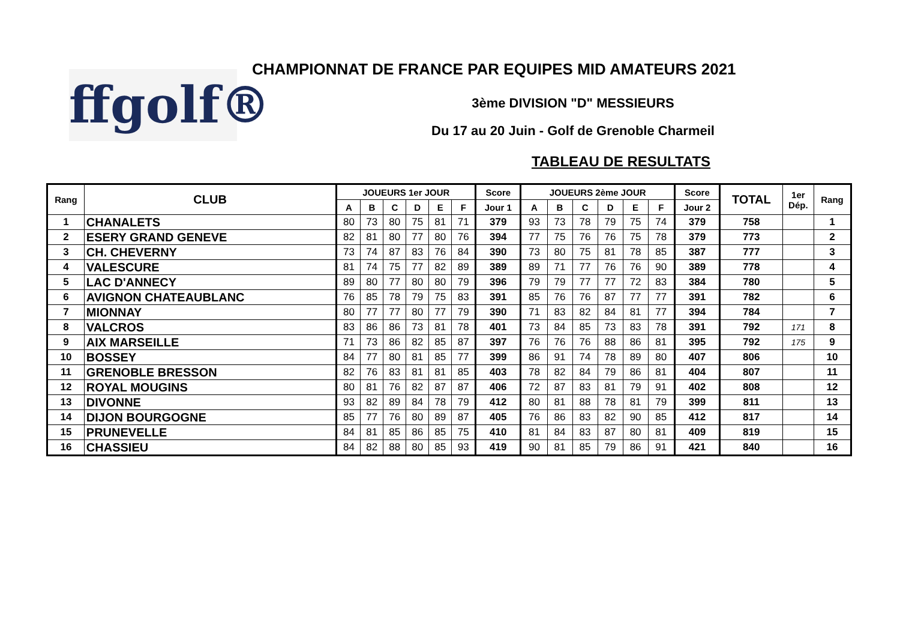ffgolf®
CHAMPIONNAT DE FRANCE PAR EQUIPES MID AMATEURS 2021
3ème DIVISION "D" MESSIEURS
Du 17 au 20 Juin - Golf de Grenoble Charmeil
TABLEAU DE RESULTATS
| Rang | CLUB | JOUEURS 1er JOUR | | | | | | Score | JOUEURS 2ème JOUR | | | | | | Score | TOTAL | 1er Dép. | Rang |
| --- | --- | --- | --- | --- | --- | --- | --- | --- | --- | --- | --- | --- | --- | --- | --- | --- | --- | --- |
| | | A | B | C | D | E | F | Jour 1 | A | B | C | D | E | F | Jour 2 | | | |
| 1 | CHANALETS | 80 | 73 | 80 | 75 | 81 | 71 | 379 | 93 | 73 | 78 | 79 | 75 | 74 | 379 | 758 | | 1 |
| 2 | ESERY GRAND GENEVE | 82 | 81 | 80 | 77 | 80 | 76 | 394 | 77 | 75 | 76 | 76 | 75 | 78 | 379 | 773 | | 2 |
| 3 | CH. CHEVERNY | 73 | 74 | 87 | 83 | 76 | 84 | 390 | 73 | 80 | 75 | 81 | 78 | 85 | 387 | 777 | | 3 |
| 4 | VALESCURE | 81 | 74 | 75 | 77 | 82 | 89 | 389 | 89 | 71 | 77 | 76 | 76 | 90 | 389 | 778 | | 4 |
| 5 | LAC D'ANNECY | 89 | 80 | 77 | 80 | 80 | 79 | 396 | 79 | 79 | 77 | 77 | 72 | 83 | 384 | 780 | | 5 |
| 6 | AVIGNON CHATEAUBLANC | 76 | 85 | 78 | 79 | 75 | 83 | 391 | 85 | 76 | 76 | 87 | 77 | 77 | 391 | 782 | | 6 |
| 7 | MIONNAY | 80 | 77 | 77 | 80 | 77 | 79 | 390 | 71 | 83 | 82 | 84 | 81 | 77 | 394 | 784 | | 7 |
| 8 | VALCROS | 83 | 86 | 86 | 73 | 81 | 78 | 401 | 73 | 84 | 85 | 73 | 83 | 78 | 391 | 792 | 171 | 8 |
| 9 | AIX MARSEILLE | 71 | 73 | 86 | 82 | 85 | 87 | 397 | 76 | 76 | 76 | 88 | 86 | 81 | 395 | 792 | 175 | 9 |
| 10 | BOSSEY | 84 | 77 | 80 | 81 | 85 | 77 | 399 | 86 | 91 | 74 | 78 | 89 | 80 | 407 | 806 | | 10 |
| 11 | GRENOBLE BRESSON | 82 | 76 | 83 | 81 | 81 | 85 | 403 | 78 | 82 | 84 | 79 | 86 | 81 | 404 | 807 | | 11 |
| 12 | ROYAL MOUGINS | 80 | 81 | 76 | 82 | 87 | 87 | 406 | 72 | 87 | 83 | 81 | 79 | 91 | 402 | 808 | | 12 |
| 13 | DIVONNE | 93 | 82 | 89 | 84 | 78 | 79 | 412 | 80 | 81 | 88 | 78 | 81 | 79 | 399 | 811 | | 13 |
| 14 | DIJON BOURGOGNE | 85 | 77 | 76 | 80 | 89 | 87 | 405 | 76 | 86 | 83 | 82 | 90 | 85 | 412 | 817 | | 14 |
| 15 | PRUNEVELLE | 84 | 81 | 85 | 86 | 85 | 75 | 410 | 81 | 84 | 83 | 87 | 80 | 81 | 409 | 819 | | 15 |
| 16 | CHASSIEU | 84 | 82 | 88 | 80 | 85 | 93 | 419 | 90 | 81 | 85 | 79 | 86 | 91 | 421 | 840 | | 16 |